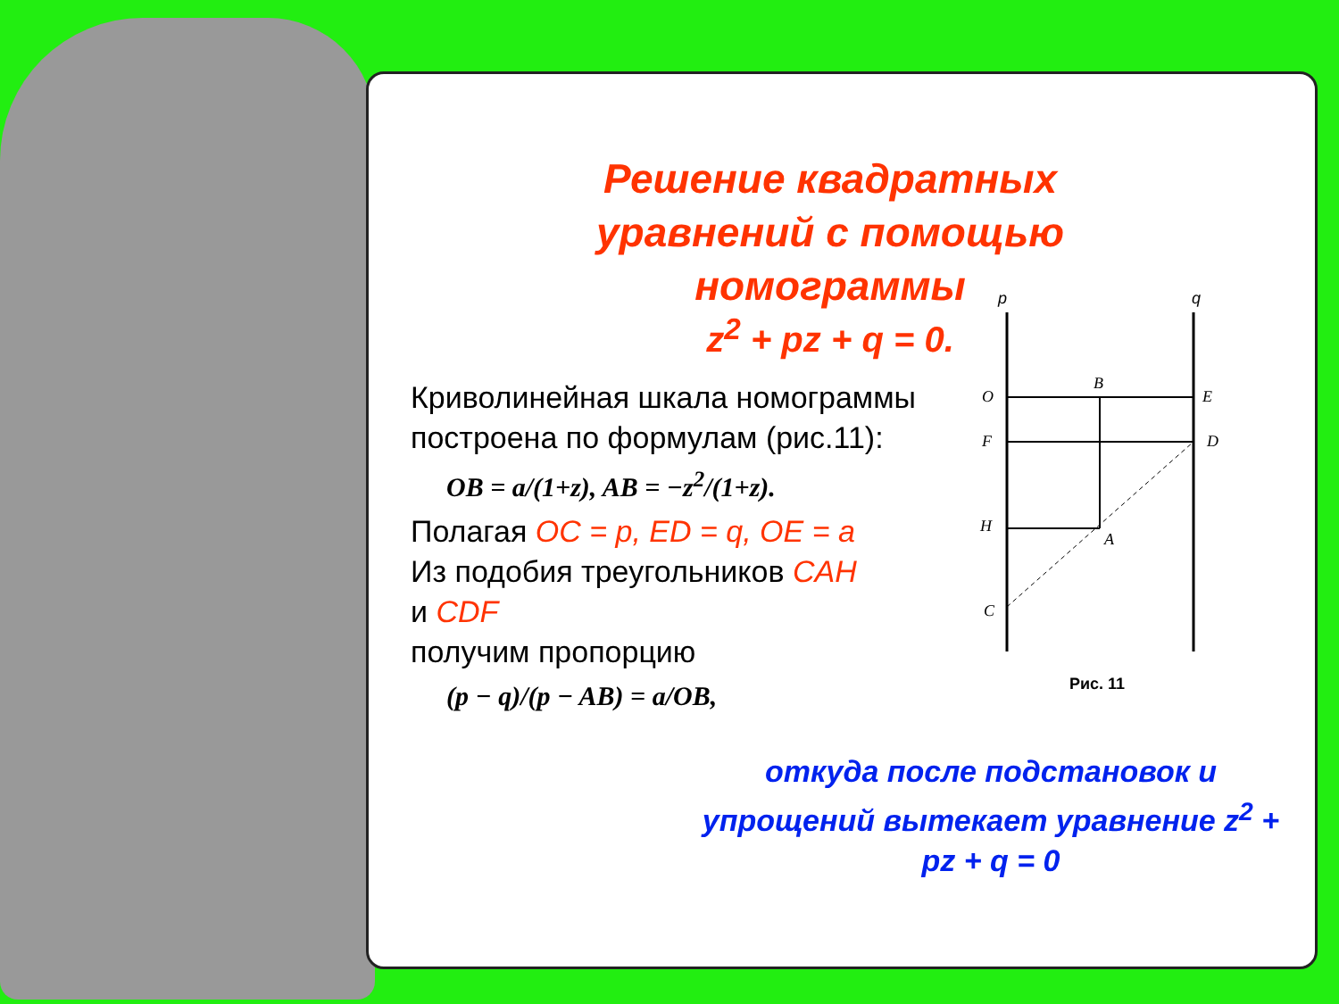p
q
O
B
E
F
D
H
A
C
Рис. 11
Решение квадратных уравнений с помощью номограммы
z<sup>2</sup> + pz + q = 0.
Криволинейная шкала номограммы построена по формулам (рис.11):
OB = a/(1+z), AB = −z<sup>2</sup>/(1+z).
Полагая OC = p, ED = q, OE = a
Из подобия треугольников CAH
и CDF
получим пропорцию
(p − q)/(p − AB) = a/OB,
откуда после подстановок и упрощений вытекает уравнение z<sup>2</sup> + pz + q = 0